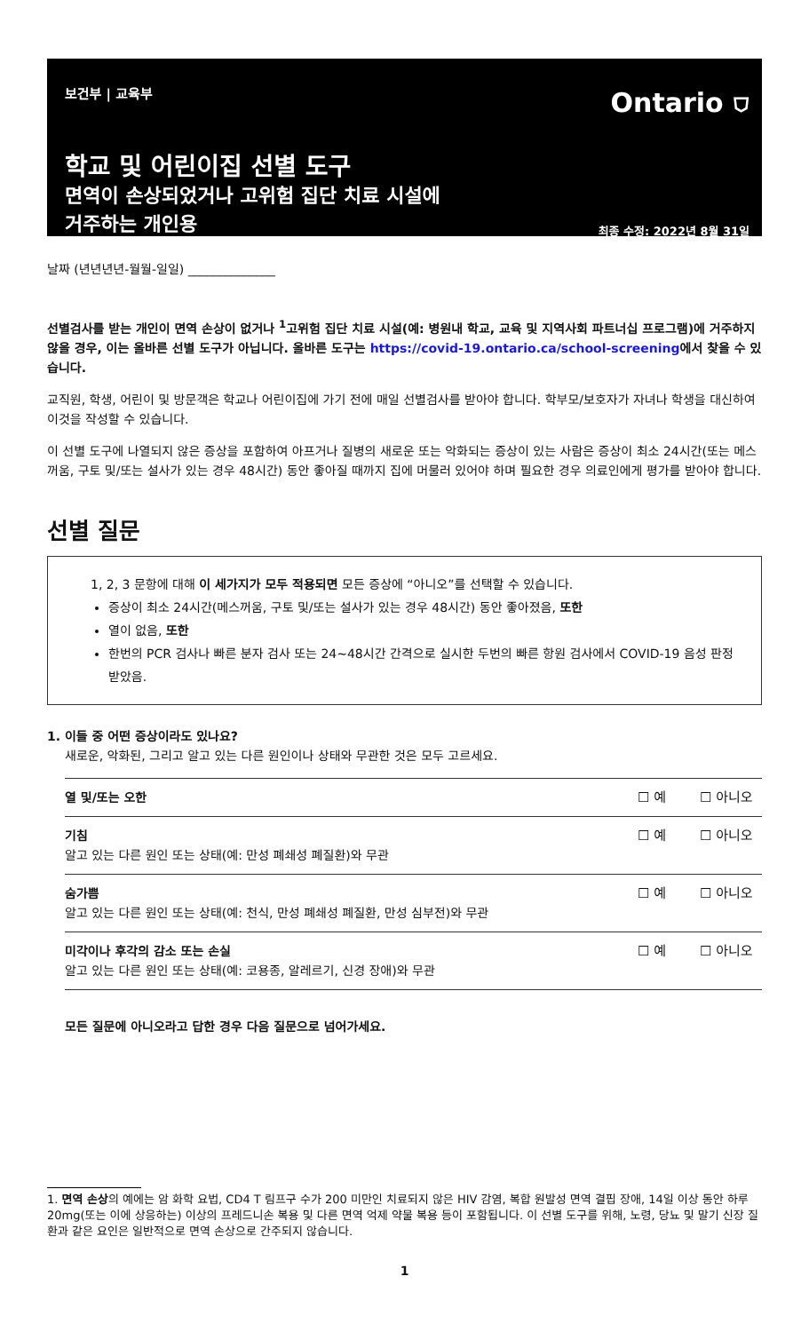보건부 | 교육부
Ontario ⛉
학교 및 어린이집 선별 도구
면역이 손상되었거나 고위험 집단 치료 시설에
거주하는 개인용
최종 수정: 2022년 8월 31일
날짜 (년년년년-월월-일일) ______________
선별검사를 받는 개인이 면역 손상이 없거나 <sup>1</sup>고위험 집단 치료 시설(예: 병원내 학교, 교육 및 지역사회 파트너십 프로그램)에 거주하지 않을 경우, 이는 올바른 선별 도구가 아닙니다. 올바른 도구는 https://covid-19.ontario.ca/school-screening에서 찾을 수 있습니다.
교직원, 학생, 어린이 및 방문객은 학교나 어린이집에 가기 전에 매일 선별검사를 받아야 합니다. 학부모/보호자가 자녀나 학생을 대신하여 이것을 작성할 수 있습니다.
이 선별 도구에 나열되지 않은 증상을 포함하여 아프거나 질병의 새로운 또는 악화되는 증상이 있는 사람은 증상이 최소 24시간(또는 메스꺼움, 구토 및/또는 설사가 있는 경우 48시간) 동안 좋아질 때까지 집에 머물러 있어야 하며 필요한 경우 의료인에게 평가를 받아야 합니다.
선별 질문
1, 2, 3 문항에 대해 이 세가지가 모두 적용되면 모든 증상에 “아니오”를 선택할 수 있습니다.
증상이 최소 24시간(메스꺼움, 구토 및/또는 설사가 있는 경우 48시간) 동안 좋아졌음, 또한
열이 없음, 또한
한번의 PCR 검사나 빠른 분자 검사 또는 24~48시간 간격으로 실시한 두번의 빠른 항원 검사에서 COVID-19 음성 판정 받았음.
1. 이들 중 어떤 증상이라도 있나요?
새로운, 악화된, 그리고 알고 있는 다른 원인이나 상태와 무관한 것은 모두 고르세요.
| 열 및/또는 오한 | ☐ 예 | ☐ 아니오 |
| 기침 알고 있는 다른 원인 또는 상태(예: 만성 폐쇄성 폐질환)와 무관 | ☐ 예 | ☐ 아니오 |
| 숨가쁨 알고 있는 다른 원인 또는 상태(예: 천식, 만성 폐쇄성 폐질환, 만성 심부전)와 무관 | ☐ 예 | ☐ 아니오 |
| 미각이나 후각의 감소 또는 손실 알고 있는 다른 원인 또는 상태(예: 코용종, 알레르기, 신경 장애)와 무관 | ☐ 예 | ☐ 아니오 |
모든 질문에 아니오라고 답한 경우 다음 질문으로 넘어가세요.
1. 면역 손상의 예에는 암 화학 요법, CD4 T 림프구 수가 200 미만인 치료되지 않은 HIV 감염, 복합 원발성 면역 결핍 장애, 14일 이상 동안 하루 20mg(또는 이에 상응하는) 이상의 프레드니손 복용 및 다른 면역 억제 약물 복용 등이 포함됩니다. 이 선별 도구를 위해, 노령, 당뇨 및 말기 신장 질환과 같은 요인은 일반적으로 면역 손상으로 간주되지 않습니다.
1